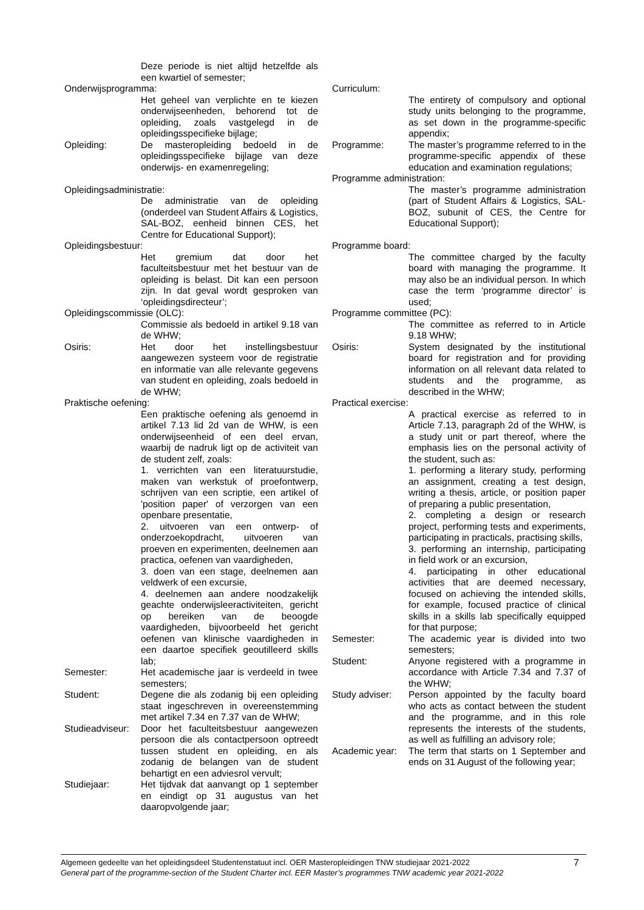Deze periode is niet altijd hetzelfde als een kwartiel of semester;
Onderwijsprogramma:
Het geheel van verplichte en te kiezen onderwijseenheden, behorend tot de opleiding, zoals vastgelegd in de opleidingsspecifieke bijlage;
Opleiding: De masteropleiding bedoeld in de opleidingsspecifieke bijlage van deze onderwijs- en examenregeling;
Opleidingsadministratie:
De administratie van de opleiding (onderdeel van Student Affairs & Logistics, SAL-BOZ, eenheid binnen CES, het Centre for Educational Support);
Opleidingsbestuur:
Het gremium dat door het faculteitsbestuur met het bestuur van de opleiding is belast. Dit kan een persoon zijn. In dat geval wordt gesproken van ‘opleidingsdirecteur’;
Opleidingscommissie (OLC):
Commissie als bedoeld in artikel 9.18 van de WHW;
Osiris: Het door het instellingsbestuur aangewezen systeem voor de registratie en informatie van alle relevante gegevens van student en opleiding, zoals bedoeld in de WHW;
Praktische oefening:
Een praktische oefening als genoemd in artikel 7.13 lid 2d van de WHW, is een onderwijseenheid of een deel ervan, waarbij de nadruk ligt op de activiteit van de student zelf, zoals:
1. verrichten van een literatuurstudie, maken van werkstuk of proefontwerp, schrijven van een scriptie, een artikel of 'position paper' of verzorgen van een openbare presentatie,
2. uitvoeren van een ontwerp- of onderzoekopdracht, uitvoeren van proeven en experimenten, deelnemen aan practica, oefenen van vaardigheden,
3. doen van een stage, deelnemen aan veldwerk of een excursie,
4. deelnemen aan andere noodzakelijk geachte onderwijsleeractiviteiten, gericht op bereiken van de beoogde vaardigheden, bijvoorbeeld het gericht oefenen van klinische vaardigheden in een daartoe specifiek geoutilleerd skills lab;
Semester: Het academische jaar is verdeeld in twee semesters;
Student: Degene die als zodanig bij een opleiding staat ingeschreven in overeenstemming met artikel 7.34 en 7.37 van de WHW;
Studieadviseur:
Door het faculteitsbestuur aangewezen persoon die als contactpersoon optreedt tussen student en opleiding, en als zodanig de belangen van de student behartigt en een adviesrol vervult;
Studiejaar: Het tijdvak dat aanvangt op 1 september en eindigt op 31 augustus van het daaropvolgende jaar;
Curriculum:
The entirety of compulsory and optional study units belonging to the programme, as set down in the programme-specific appendix;
Programme: The master’s programme referred to in the programme-specific appendix of these education and examination regulations;
Programme administration:
The master’s programme administration (part of Student Affairs & Logistics, SAL-BOZ, subunit of CES, the Centre for Educational Support);
Programme board:
The committee charged by the faculty board with managing the programme. It may also be an individual person. In which case the term ‘programme director’ is used;
Programme committee (PC):
The committee as referred to in Article 9.18 WHW;
Osiris: System designated by the institutional board for registration and for providing information on all relevant data related to students and the programme, as described in the WHW;
Practical exercise:
A practical exercise as referred to in Article 7.13, paragraph 2d of the WHW, is a study unit or part thereof, where the emphasis lies on the personal activity of the student, such as:
1. performing a literary study, performing an assignment, creating a test design, writing a thesis, article, or position paper of preparing a public presentation,
2. completing a design or research project, performing tests and experiments, participating in practicals, practising skills,
3. performing an internship, participating in field work or an excursion,
4. participating in other educational activities that are deemed necessary, focused on achieving the intended skills, for example, focused practice of clinical skills in a skills lab specifically equipped for that purpose;
Semester: The academic year is divided into two semesters;
Student: Anyone registered with a programme in accordance with Article 7.34 and 7.37 of the WHW;
Study adviser:
Person appointed by the faculty board who acts as contact between the student and the programme, and in this role represents the interests of the students, as well as fulfilling an advisory role;
Academic year:
The term that starts on 1 September and ends on 31 August of the following year;
Algemeen gedeelte van het opleidingsdeel Studentenstatuut incl. OER Masteropleidingen TNW studiejaar 2021-2022
General part of the programme-section of the Student Charter incl. EER Master’s programmes TNW academic year 2021-2022
7